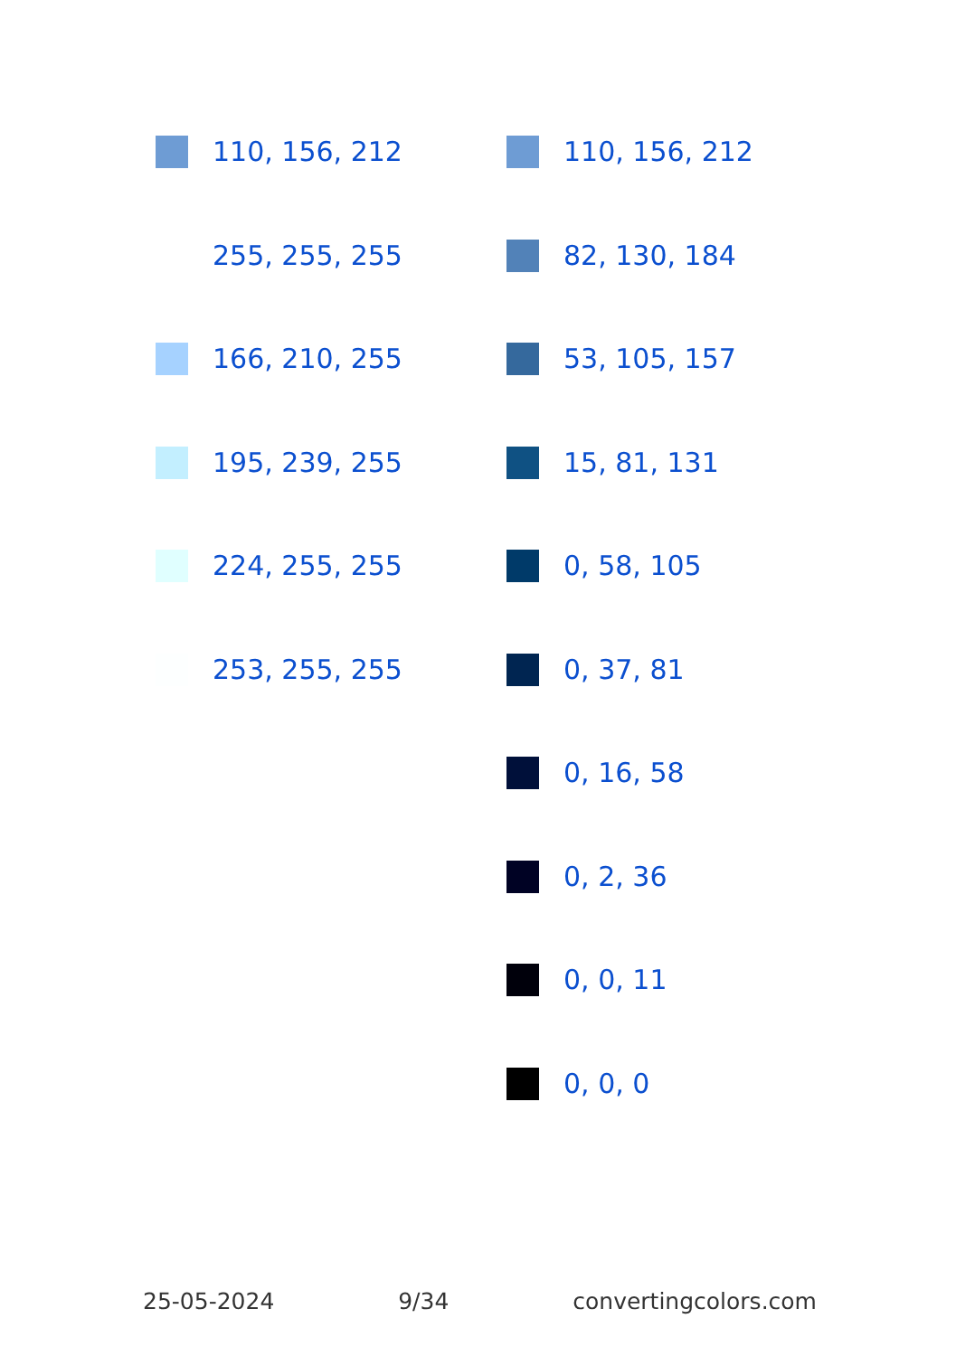110, 156, 212
255, 255, 255
166, 210, 255
195, 239, 255
224, 255, 255
253, 255, 255
110, 156, 212
82, 130, 184
53, 105, 157
15, 81, 131
0, 58, 105
0, 37, 81
0, 16, 58
0, 2, 36
0, 0, 11
0, 0, 0
25-05-2024 9/34 convertingcolors.com